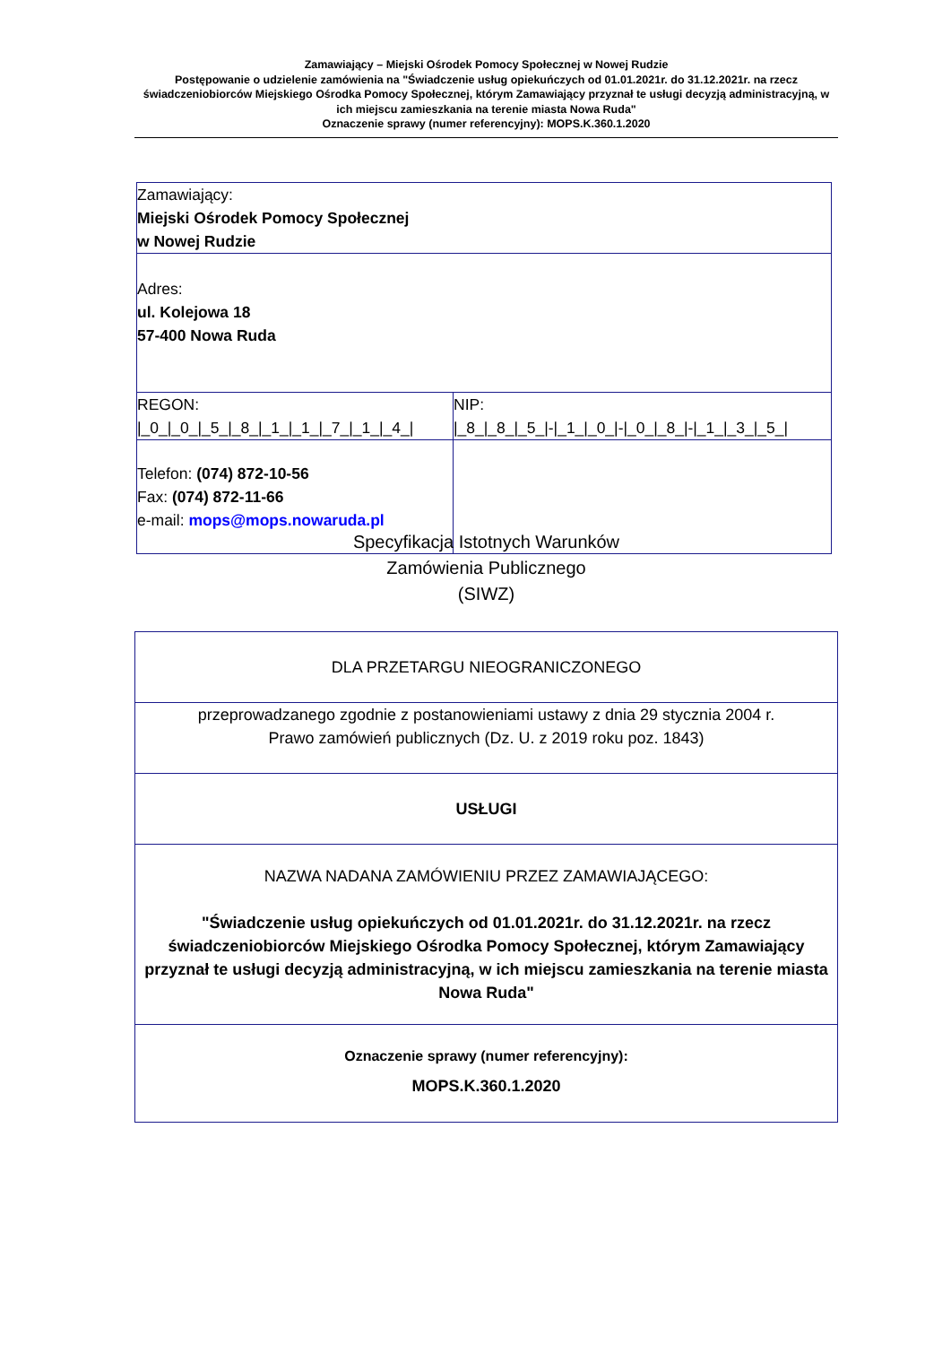Zamawiający – Miejski Ośrodek Pomocy Społecznej w Nowej Rudzie
Postępowanie o udzielenie zamówienia na "Świadczenie usług opiekuńczych od 01.01.2021r. do 31.12.2021r. na rzecz świadczeniobiorców Miejskiego Ośrodka Pomocy Społecznej, którym Zamawiający przyznał te usługi decyzją administracyjną, w ich miejscu zamieszkania na terenie miasta Nowa Ruda"
Oznaczenie sprawy (numer referencyjny): MOPS.K.360.1.2020
| Zamawiający: Miejski Ośrodek Pomocy Społecznej w Nowej Rudzie | |
| Adres: ul. Kolejowa 18 57-400 Nowa Ruda | |
| REGON: /_0_/_0_/_5_/_8_/_1_/_1_/_7_/_1_/_4_/ | NIP: /_8_/_8_/_5_/-/_1_/_0_/-/_0_/_8_/-/_1_/_3_/_5_/ |
| Telefon: (074) 872-10-56 Fax: (074) 872-11-66 e-mail: mops@mops.nowaruda.pl | |
Specyfikacja Istotnych Warunków
Zamówienia Publicznego
(SIWZ)
| DLA PRZETARGU NIEOGRANICZONEGO |
| przeprowadzanego zgodnie z postanowieniami ustawy z dnia 29 stycznia 2004 r. Prawo zamówień publicznych (Dz. U. z 2019 roku poz. 1843) |
| USŁUGI |
| NAZWA NADANA ZAMÓWIENIU PRZEZ ZAMAWIAJĄCEGO: "Świadczenie usług opiekuńczych od 01.01.2021r. do 31.12.2021r. na rzecz świadczeniobiorców Miejskiego Ośrodka Pomocy Społecznej, którym Zamawiający przyznał te usługi decyzją administracyjną, w ich miejscu zamieszkania na terenie miasta Nowa Ruda" |
| Oznaczenie sprawy (numer referencyjny): MOPS.K.360.1.2020 |